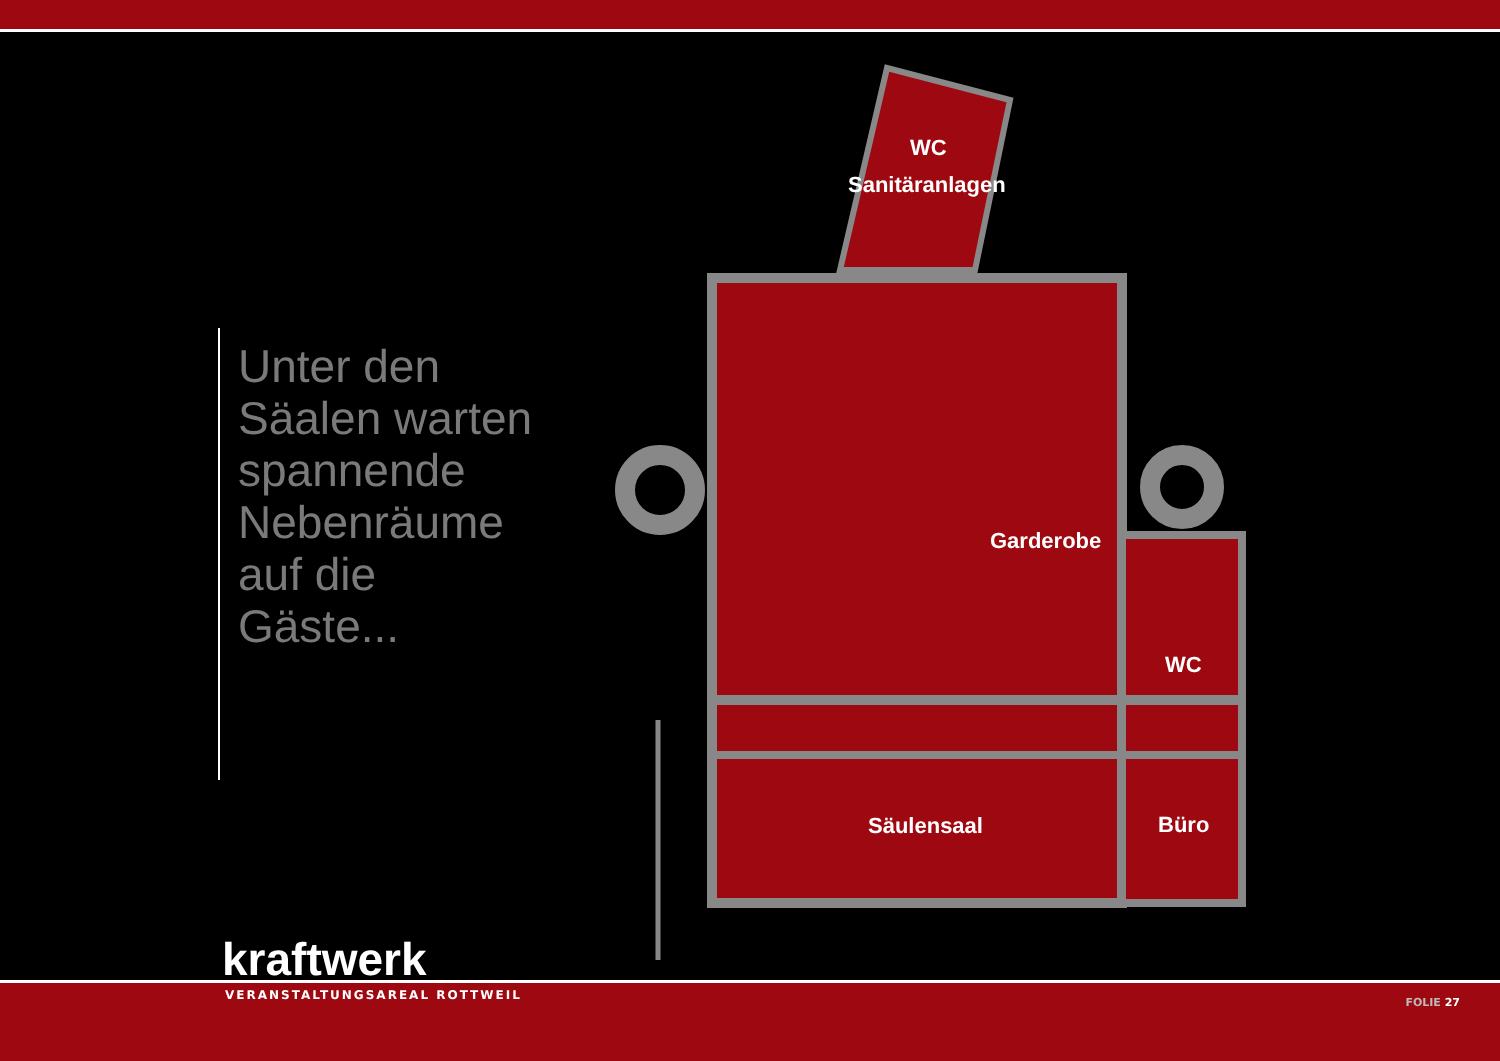Unter den
Säalen warten
spannende
Nebenräume
auf die
Gäste...
WC
Sanitäranlagen
Garderobe
WC
Säulensaal
Büro
kraftwerk
VERANSTALTUNGSAREAL ROTTWEIL
FOLIE 27